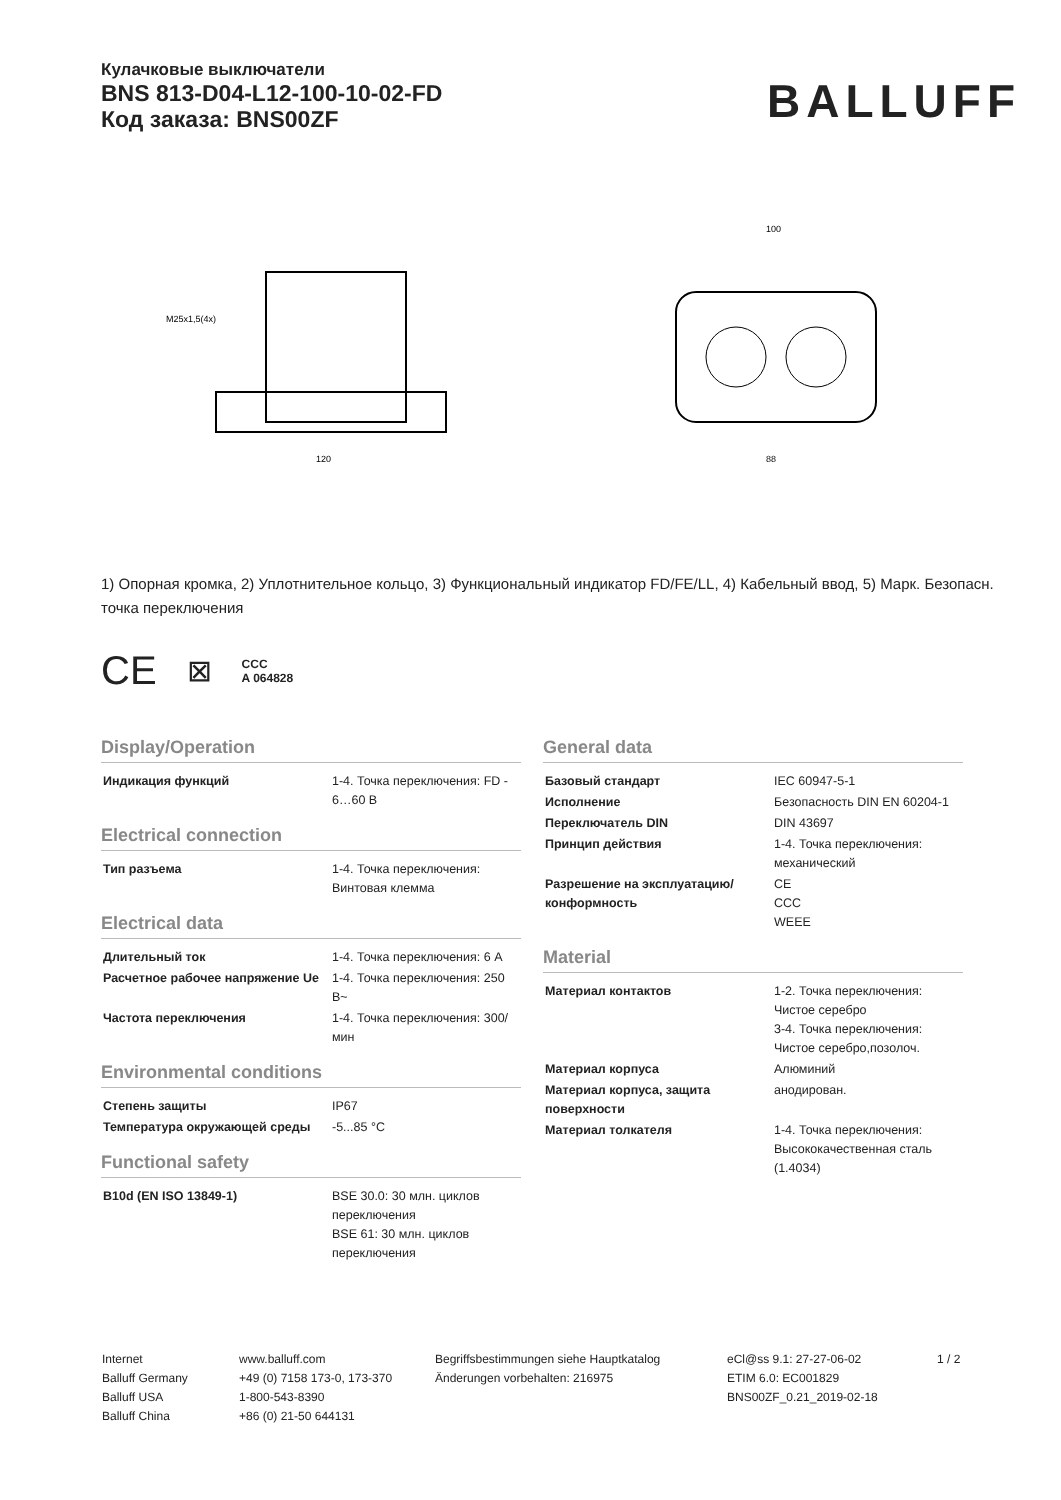Кулачковые выключатели
BNS 813-D04-L12-100-10-02-FD
Код заказа: BNS00ZF
BALLUFF
M25x1,5(4x)
120
100
88
1) Опорная кромка, 2) Уплотнительное кольцо, 3) Функциональный индикатор FD/FE/LL, 4) Кабельный ввод, 5) Марк. Безопасн. точка переключения
CE ⊠ CCC
A 064828
Display/Operation
| Индикация функций | 1-4. Точка переключения: FD - 6…60 В |
Electrical connection
| Тип разъема | 1-4. Точка переключения: Винтовая клемма |
Electrical data
| Длительный ток | 1-4. Точка переключения: 6 A |
| Расчетное рабочее напряжение Ue | 1-4. Точка переключения: 250 B~ |
| Частота переключения | 1-4. Точка переключения: 300/мин |
Environmental conditions
| Степень защиты | IP67 |
| Температура окружающей среды | -5...85 °C |
Functional safety
| B10d (EN ISO 13849-1) | BSE 30.0: 30 млн. циклов переключения BSE 61: 30 млн. циклов переключения |
General data
| Базовый стандарт | IEC 60947-5-1 |
| Исполнение | Безопасность DIN EN 60204-1 |
| Переключатель DIN | DIN 43697 |
| Принцип действия | 1-4. Точка переключения: механический |
| Разрешение на эксплуатацию/ конформность | CE CCC WEEE |
Material
| Материал контактов | 1-2. Точка переключения: Чистое серебро 3-4. Точка переключения: Чистое серебро,позолоч. |
| Материал корпуса | Алюминий |
| Материал корпуса, защита поверхности | анодирован. |
| Материал толкателя | 1-4. Точка переключения: Высококачественная сталь (1.4034) |
Internet
Balluff Germany
Balluff USA
Balluff China
www.balluff.com
+49 (0) 7158 173-0, 173-370
1-800-543-8390
+86 (0) 21-50 644131
Begriffsbestimmungen siehe Hauptkatalog
Änderungen vorbehalten: 216975
eCl@ss 9.1: 27-27-06-02
ETIM 6.0: EC001829
BNS00ZF_0.21_2019-02-18
1 / 2